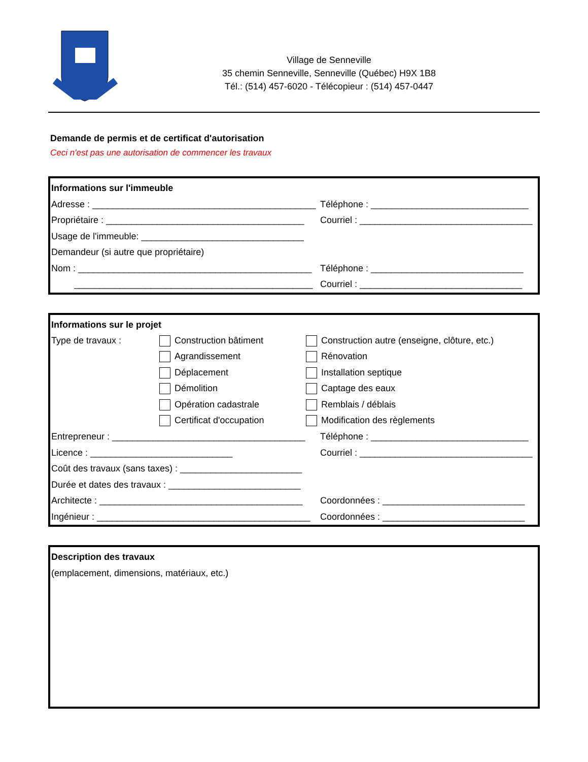Village de Senneville
35 chemin Senneville, Senneville (Québec) H9X 1B8
Tél.: (514) 457-6020 - Télécopieur : (514) 457-0447
Demande de permis et de certificat d'autorisation
Ceci n'est pas une autorisation de commencer les travaux
Informations sur l'immeuble
Adresse : ____________________________________________ Téléphone : _______________________________
Propriétaire : _______________________________________ Courriel : __________________________________
Usage de l'immeuble: ________________________________
Demandeur (si autre que propriétaire)
Nom : ______________________________________________ Téléphone : ______________________________
_______________________________________________ Courriel : ________________________________
Informations sur le projet
Type de travaux : Construction bâtiment Construction autre (enseigne, clôture, etc.)
Agrandissement Rénovation
Déplacement Installation septique
Démolition Captage des eaux
Opération cadastrale Remblais / déblais
Certificat d'occupation Modification des règlements
Entrepreneur : ______________________________________ Téléphone : _______________________________
Licence : ____________________________ Courriel : __________________________________
Coût des travaux (sans taxes) : ________________________
Durée et dates des travaux : __________________________
Architecte : ________________________________________ Coordonnées : ____________________________
Ingénieur : __________________________________________ Coordonnées : ____________________________
Description des travaux
(emplacement, dimensions, matériaux, etc.)